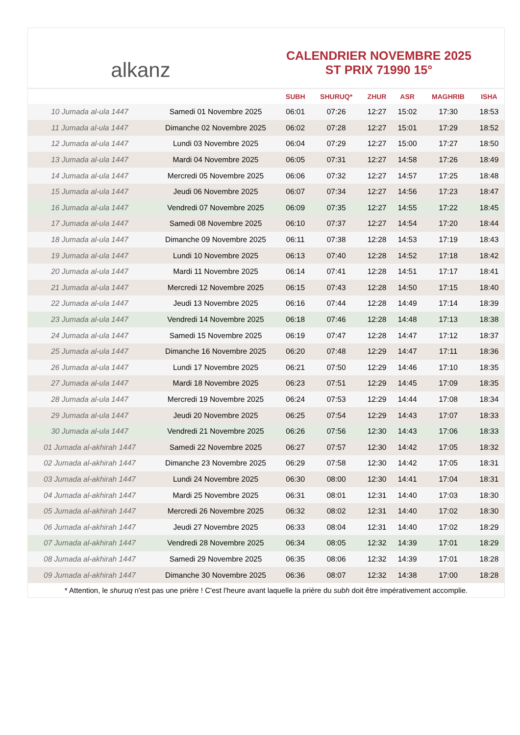alkanz
CALENDRIER NOVEMBRE 2025
ST PRIX 71990 15°
| | | SUBH | SHURUQ* | ZHUR | ASR | MAGHRIB | ISHA |
| --- | --- | --- | --- | --- | --- | --- | --- |
| 10 Jumada al-ula 1447 | Samedi 01 Novembre 2025 | 06:01 | 07:26 | 12:27 | 15:02 | 17:30 | 18:53 |
| 11 Jumada al-ula 1447 | Dimanche 02 Novembre 2025 | 06:02 | 07:28 | 12:27 | 15:01 | 17:29 | 18:52 |
| 12 Jumada al-ula 1447 | Lundi 03 Novembre 2025 | 06:04 | 07:29 | 12:27 | 15:00 | 17:27 | 18:50 |
| 13 Jumada al-ula 1447 | Mardi 04 Novembre 2025 | 06:05 | 07:31 | 12:27 | 14:58 | 17:26 | 18:49 |
| 14 Jumada al-ula 1447 | Mercredi 05 Novembre 2025 | 06:06 | 07:32 | 12:27 | 14:57 | 17:25 | 18:48 |
| 15 Jumada al-ula 1447 | Jeudi 06 Novembre 2025 | 06:07 | 07:34 | 12:27 | 14:56 | 17:23 | 18:47 |
| 16 Jumada al-ula 1447 | Vendredi 07 Novembre 2025 | 06:09 | 07:35 | 12:27 | 14:55 | 17:22 | 18:45 |
| 17 Jumada al-ula 1447 | Samedi 08 Novembre 2025 | 06:10 | 07:37 | 12:27 | 14:54 | 17:20 | 18:44 |
| 18 Jumada al-ula 1447 | Dimanche 09 Novembre 2025 | 06:11 | 07:38 | 12:28 | 14:53 | 17:19 | 18:43 |
| 19 Jumada al-ula 1447 | Lundi 10 Novembre 2025 | 06:13 | 07:40 | 12:28 | 14:52 | 17:18 | 18:42 |
| 20 Jumada al-ula 1447 | Mardi 11 Novembre 2025 | 06:14 | 07:41 | 12:28 | 14:51 | 17:17 | 18:41 |
| 21 Jumada al-ula 1447 | Mercredi 12 Novembre 2025 | 06:15 | 07:43 | 12:28 | 14:50 | 17:15 | 18:40 |
| 22 Jumada al-ula 1447 | Jeudi 13 Novembre 2025 | 06:16 | 07:44 | 12:28 | 14:49 | 17:14 | 18:39 |
| 23 Jumada al-ula 1447 | Vendredi 14 Novembre 2025 | 06:18 | 07:46 | 12:28 | 14:48 | 17:13 | 18:38 |
| 24 Jumada al-ula 1447 | Samedi 15 Novembre 2025 | 06:19 | 07:47 | 12:28 | 14:47 | 17:12 | 18:37 |
| 25 Jumada al-ula 1447 | Dimanche 16 Novembre 2025 | 06:20 | 07:48 | 12:29 | 14:47 | 17:11 | 18:36 |
| 26 Jumada al-ula 1447 | Lundi 17 Novembre 2025 | 06:21 | 07:50 | 12:29 | 14:46 | 17:10 | 18:35 |
| 27 Jumada al-ula 1447 | Mardi 18 Novembre 2025 | 06:23 | 07:51 | 12:29 | 14:45 | 17:09 | 18:35 |
| 28 Jumada al-ula 1447 | Mercredi 19 Novembre 2025 | 06:24 | 07:53 | 12:29 | 14:44 | 17:08 | 18:34 |
| 29 Jumada al-ula 1447 | Jeudi 20 Novembre 2025 | 06:25 | 07:54 | 12:29 | 14:43 | 17:07 | 18:33 |
| 30 Jumada al-ula 1447 | Vendredi 21 Novembre 2025 | 06:26 | 07:56 | 12:30 | 14:43 | 17:06 | 18:33 |
| 01 Jumada al-akhirah 1447 | Samedi 22 Novembre 2025 | 06:27 | 07:57 | 12:30 | 14:42 | 17:05 | 18:32 |
| 02 Jumada al-akhirah 1447 | Dimanche 23 Novembre 2025 | 06:29 | 07:58 | 12:30 | 14:42 | 17:05 | 18:31 |
| 03 Jumada al-akhirah 1447 | Lundi 24 Novembre 2025 | 06:30 | 08:00 | 12:30 | 14:41 | 17:04 | 18:31 |
| 04 Jumada al-akhirah 1447 | Mardi 25 Novembre 2025 | 06:31 | 08:01 | 12:31 | 14:40 | 17:03 | 18:30 |
| 05 Jumada al-akhirah 1447 | Mercredi 26 Novembre 2025 | 06:32 | 08:02 | 12:31 | 14:40 | 17:02 | 18:30 |
| 06 Jumada al-akhirah 1447 | Jeudi 27 Novembre 2025 | 06:33 | 08:04 | 12:31 | 14:40 | 17:02 | 18:29 |
| 07 Jumada al-akhirah 1447 | Vendredi 28 Novembre 2025 | 06:34 | 08:05 | 12:32 | 14:39 | 17:01 | 18:29 |
| 08 Jumada al-akhirah 1447 | Samedi 29 Novembre 2025 | 06:35 | 08:06 | 12:32 | 14:39 | 17:01 | 18:28 |
| 09 Jumada al-akhirah 1447 | Dimanche 30 Novembre 2025 | 06:36 | 08:07 | 12:32 | 14:38 | 17:00 | 18:28 |
* Attention, le shuruq n'est pas une prière ! C'est l'heure avant laquelle la prière du subh doit être impérativement accomplie.